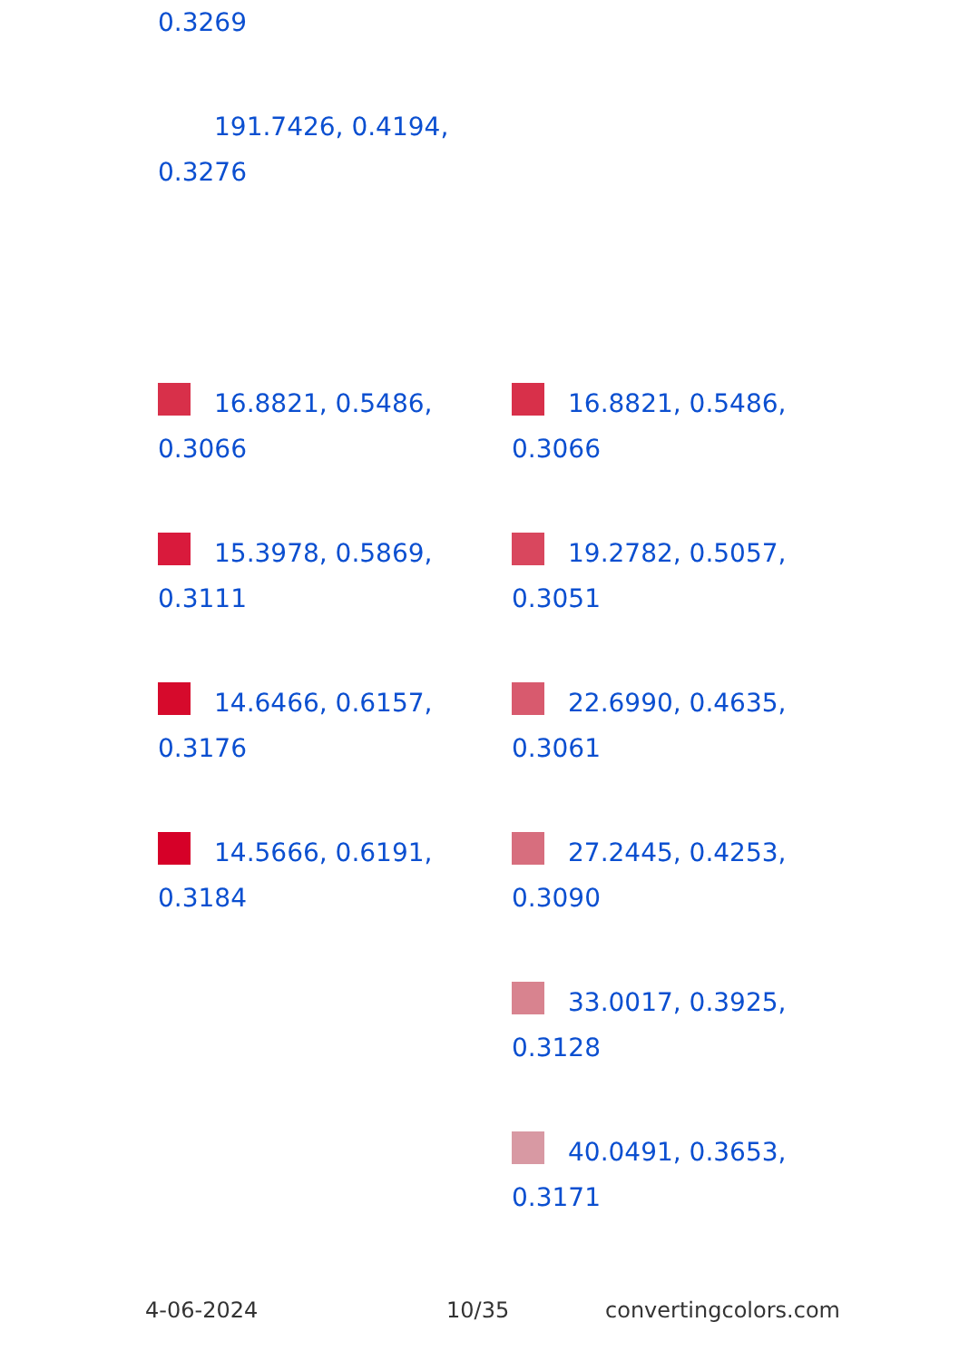0.3269
191.7426, 0.4194, 0.3276
16.8821, 0.5486, 0.3066
16.8821, 0.5486, 0.3066
15.3978, 0.5869, 0.3111
19.2782, 0.5057, 0.3051
14.6466, 0.6157, 0.3176
22.6990, 0.4635, 0.3061
14.5666, 0.6191, 0.3184
27.2445, 0.4253, 0.3090
33.0017, 0.3925, 0.3128
40.0491, 0.3653, 0.3171
4-06-2024 10/35 convertingcolors.com